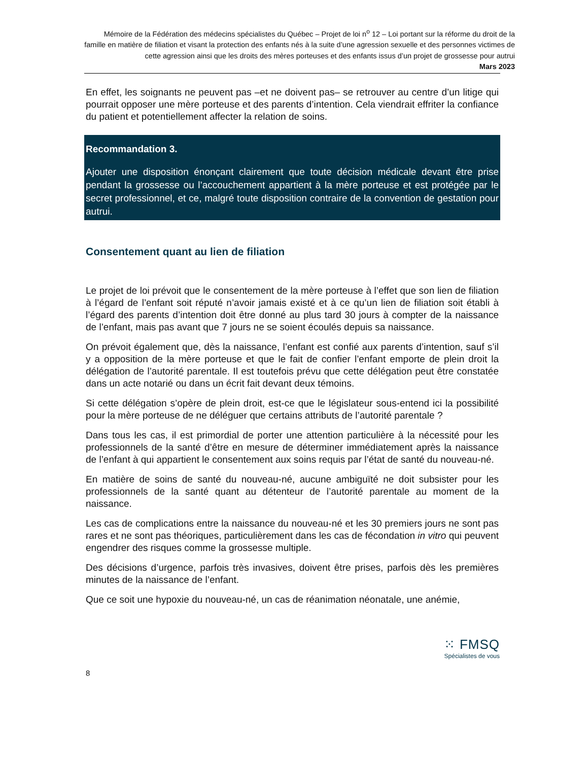Mémoire de la Fédération des médecins spécialistes du Québec – Projet de loi n<sup>o</sup> 12 – Loi portant sur la réforme du droit de la famille en matière de filiation et visant la protection des enfants nés à la suite d’une agression sexuelle et des personnes victimes de cette agression ainsi que les droits des mères porteuses et des enfants issus d’un projet de grossesse pour autrui
Mars 2023
En effet, les soignants ne peuvent pas –et ne doivent pas– se retrouver au centre d’un litige qui pourrait opposer une mère porteuse et des parents d’intention. Cela viendrait effriter la confiance du patient et potentiellement affecter la relation de soins.
Recommandation 3.
Ajouter une disposition énonçant clairement que toute décision médicale devant être prise pendant la grossesse ou l’accouchement appartient à la mère porteuse et est protégée par le secret professionnel, et ce, malgré toute disposition contraire de la convention de gestation pour autrui.
Consentement quant au lien de filiation
Le projet de loi prévoit que le consentement de la mère porteuse à l’effet que son lien de filiation à l’égard de l’enfant soit réputé n’avoir jamais existé et à ce qu’un lien de filiation soit établi à l’égard des parents d’intention doit être donné au plus tard 30 jours à compter de la naissance de l’enfant, mais pas avant que 7 jours ne se soient écoulés depuis sa naissance.
On prévoit également que, dès la naissance, l’enfant est confié aux parents d’intention, sauf s’il y a opposition de la mère porteuse et que le fait de confier l’enfant emporte de plein droit la délégation de l’autorité parentale. Il est toutefois prévu que cette délégation peut être constatée dans un acte notarié ou dans un écrit fait devant deux témoins.
Si cette délégation s’opère de plein droit, est-ce que le législateur sous-entend ici la possibilité pour la mère porteuse de ne déléguer que certains attributs de l’autorité parentale ?
Dans tous les cas, il est primordial de porter une attention particulière à la nécessité pour les professionnels de la santé d’être en mesure de déterminer immédiatement après la naissance de l’enfant à qui appartient le consentement aux soins requis par l’état de santé du nouveau-né.
En matière de soins de santé du nouveau-né, aucune ambiguïté ne doit subsister pour les professionnels de la santé quant au détenteur de l’autorité parentale au moment de la naissance.
Les cas de complications entre la naissance du nouveau-né et les 30 premiers jours ne sont pas rares et ne sont pas théoriques, particulièrement dans les cas de fécondation in vitro qui peuvent engendrer des risques comme la grossesse multiple.
Des décisions d’urgence, parfois très invasives, doivent être prises, parfois dès les premières minutes de la naissance de l’enfant.
Que ce soit une hypoxie du nouveau-né, un cas de réanimation néonatale, une anémie,
⁙ FMSQ
Spécialistes de vous
8